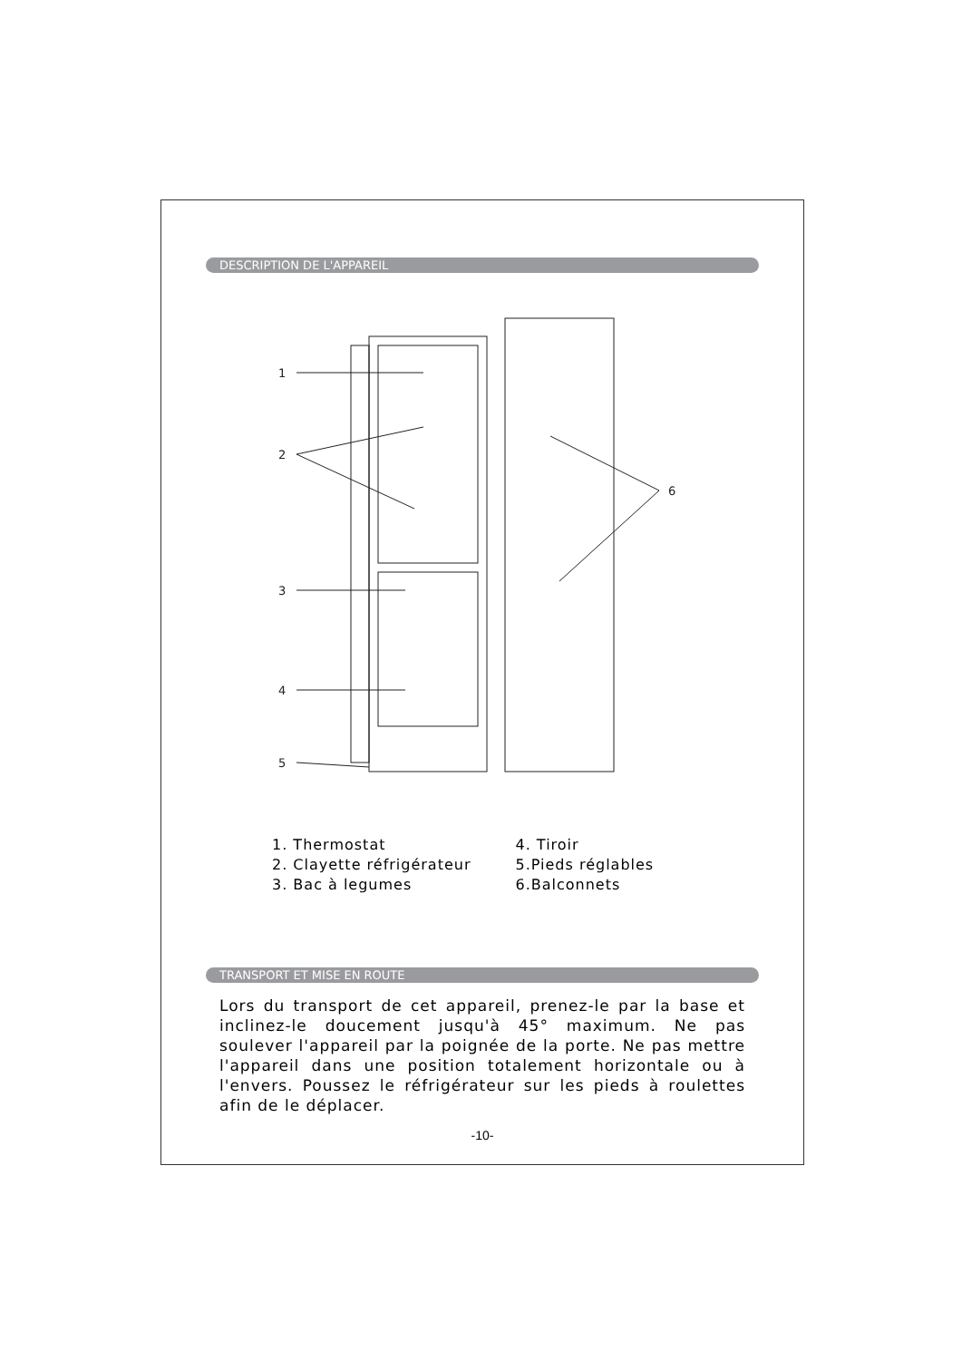DESCRIPTION DE L'APPAREIL
1
2
3
4
5
6
1. Thermostat
2. Clayette réfrigérateur
3. Bac à legumes
4. Tiroir
5.Pieds réglables
6.Balconnets
TRANSPORT ET MISE EN ROUTE
Lors du transport de cet appareil, prenez-le par la base et inclinez-le doucement jusqu'à 45° maximum. Ne pas soulever l'appareil par la poignée de la porte. Ne pas mettre l'appareil dans une position totalement horizontale ou à l'envers. Poussez le réfrigérateur sur les pieds à roulettes afin de le déplacer.
-10-